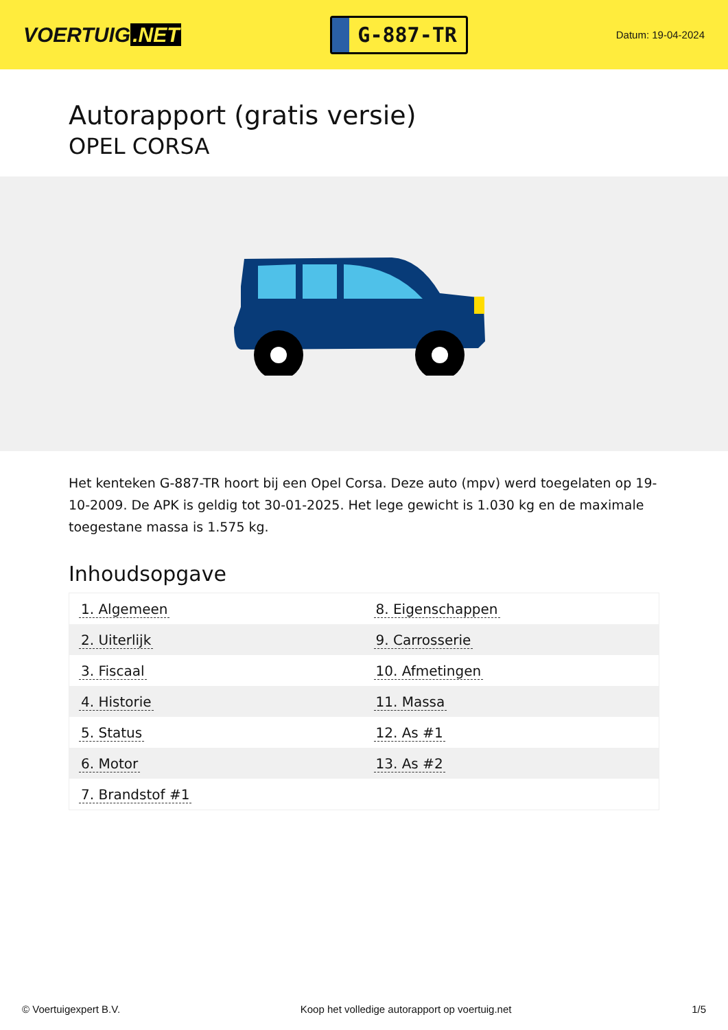VOERTUIG.NET
G-887-TR
Datum: 19-04-2024
Autorapport (gratis versie)
OPEL CORSA
Het kenteken G-887-TR hoort bij een Opel Corsa. Deze auto (mpv) werd toegelaten op 19-10-2009. De APK is geldig tot 30-01-2025. Het lege gewicht is 1.030 kg en de maximale toegestane massa is 1.575 kg.
Inhoudsopgave
| 1. Algemeen | 8. Eigenschappen |
| 2. Uiterlijk | 9. Carrosserie |
| 3. Fiscaal | 10. Afmetingen |
| 4. Historie | 11. Massa |
| 5. Status | 12. As #1 |
| 6. Motor | 13. As #2 |
| 7. Brandstof #1 | |
© Voertuigexpert B.V. Koop het volledige autorapport op voertuig.net 1/5